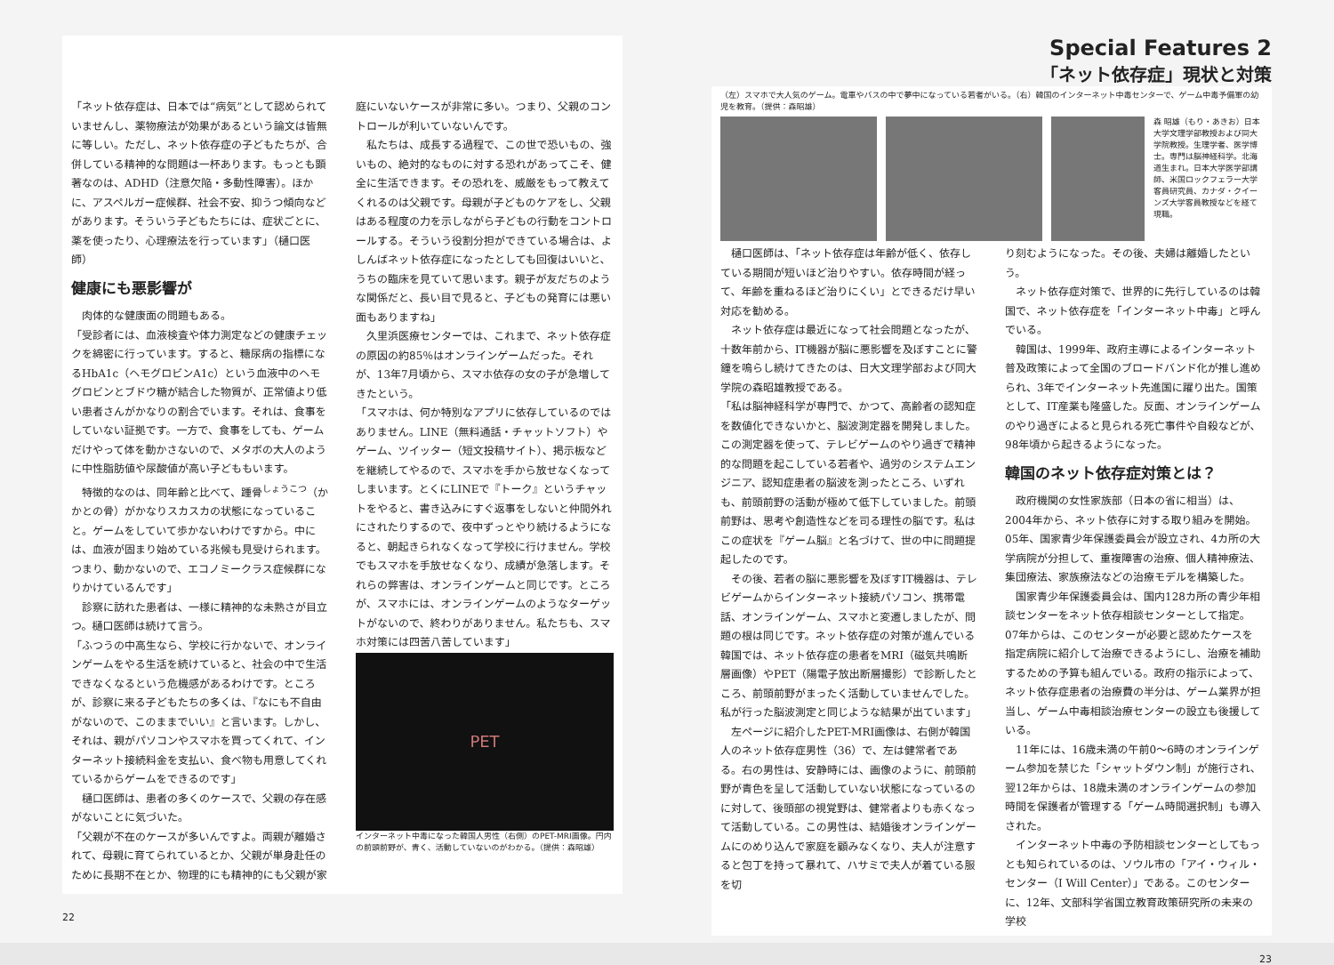「ネット依存症は、日本では“病気”として認められていませんし、薬物療法が効果があるという論文は皆無に等しい。ただし、ネット依存症の子どもたちが、合併している精神的な問題は一杯あります。もっとも顕著なのは、ADHD（注意欠陥・多動性障害）。ほかに、アスペルガー症候群、社会不安、抑うつ傾向などがあります。そういう子どもたちには、症状ごとに、薬を使ったり、心理療法を行っています」（樋口医師）
健康にも悪影響が
　肉体的な健康面の問題もある。
「受診者には、血液検査や体力測定などの健康チェックを綿密に行っています。すると、糖尿病の指標になるHbA1c（ヘモグロビンA1c）という血液中のヘモグロビンとブドウ糖が結合した物質が、正常値より低い患者さんがかなりの割合でいます。それは、食事をしていない証拠です。一方で、食事をしても、ゲームだけやって体を動かさないので、メタボの大人のように中性脂肪値や尿酸値が高い子どももいます。
　特徴的なのは、同年齢と比べて、踵骨<sup>しょうこつ</sup>（かかとの骨）がかなりスカスカの状態になっていること。ゲームをしていて歩かないわけですから。中には、血液が固まり始めている兆候も見受けられます。つまり、動かないので、エコノミークラス症候群になりかけているんです」
　診察に訪れた患者は、一様に精神的な未熟さが目立つ。樋口医師は続けて言う。
「ふつうの中高生なら、学校に行かないで、オンラインゲームをやる生活を続けていると、社会の中で生活できなくなるという危機感があるわけです。ところが、診察に来る子どもたちの多くは、『なにも不自由がないので、このままでいい』と言います。しかし、それは、親がパソコンやスマホを買ってくれて、インターネット接続料金を支払い、食べ物も用意してくれているからゲームをできるのです」
　樋口医師は、患者の多くのケースで、父親の存在感がないことに気づいた。
「父親が不在のケースが多いんですよ。両親が離婚されて、母親に育てられているとか、父親が単身赴任のために長期不在とか、物理的にも精神的にも父親が家
庭にいないケースが非常に多い。つまり、父親のコントロールが利いていないんです。
　私たちは、成長する過程で、この世で恐いもの、強いもの、絶対的なものに対する恐れがあってこそ、健全に生活できます。その恐れを、威厳をもって教えてくれるのは父親です。母親が子どものケアをし、父親はある程度の力を示しながら子どもの行動をコントロールする。そういう役割分担ができている場合は、よしんばネット依存症になったとしても回復はいいと、うちの臨床を見ていて思います。親子が友だちのような関係だと、長い目で見ると、子どもの発育には悪い面もありますね」
　久里浜医療センターでは、これまで、ネット依存症の原因の約85％はオンラインゲームだった。それが、13年7月頃から、スマホ依存の女の子が急増してきたという。
「スマホは、何か特別なアプリに依存しているのではありません。LINE（無料通話・チャットソフト）やゲーム、ツイッター（短文投稿サイト）、掲示板などを継続してやるので、スマホを手から放せなくなってしまいます。とくにLINEで『トーク』というチャットをやると、書き込みにすぐ返事をしないと仲間外れにされたりするので、夜中ずっとやり続けるようになると、朝起きられなくなって学校に行けません。学校でもスマホを手放せなくなり、成績が急落します。それらの弊害は、オンラインゲームと同じです。ところが、スマホには、オンラインゲームのようなターゲットがないので、終わりがありません。私たちも、スマホ対策には四苦八苦しています」
PET
インターネット中毒になった韓国人男性（右側）のPET-MRI画像。円内の前頭前野が、青く、活動していないのがわかる。（提供：森昭雄）
22
Special Features 2
「ネット依存症」現状と対策
（左）スマホで大人気のゲーム。電車やバスの中で夢中になっている若者がいる。（右）韓国のインターネット中毒センターで、ゲーム中毒予備軍の幼児を教育。（提供：森昭雄）
森 昭雄（もり・あきお）日本大学文理学部教授および同大学院教授。生理学者、医学博士。専門は脳神経科学。北海道生まれ。日本大学医学部講師、米国ロックフェラー大学客員研究員、カナダ・クイーンズ大学客員教授などを経て現職。
　樋口医師は、「ネット依存症は年齢が低く、依存している期間が短いほど治りやすい。依存時間が経って、年齢を重ねるほど治りにくい」とできるだけ早い対応を勧める。
　ネット依存症は最近になって社会問題となったが、十数年前から、IT機器が脳に悪影響を及ぼすことに警鐘を鳴らし続けてきたのは、日大文理学部および同大学院の森昭雄教授である。
「私は脳神経科学が専門で、かつて、高齢者の認知症を数値化できないかと、脳波測定器を開発しました。この測定器を使って、テレビゲームのやり過ぎで精神的な問題を起こしている若者や、過労のシステムエンジニア、認知症患者の脳波を測ったところ、いずれも、前頭前野の活動が極めて低下していました。前頭前野は、思考や創造性などを司る理性の脳です。私はこの症状を『ゲーム脳』と名づけて、世の中に問題提起したのです。
　その後、若者の脳に悪影響を及ぼすIT機器は、テレビゲームからインターネット接続パソコン、携帯電話、オンラインゲーム、スマホと変遷しましたが、問題の根は同じです。ネット依存症の対策が進んでいる韓国では、ネット依存症の患者をMRI（磁気共鳴断層画像）やPET（陽電子放出断層撮影）で診断したところ、前頭前野がまったく活動していませんでした。私が行った脳波測定と同じような結果が出ています」
　左ページに紹介したPET-MRI画像は、右側が韓国人のネット依存症男性（36）で、左は健常者である。右の男性は、安静時には、画像のように、前頭前野が青色を呈して活動していない状態になっているのに対して、後頭部の視覚野は、健常者よりも赤くなって活動している。この男性は、結婚後オンラインゲームにのめり込んで家庭を顧みなくなり、夫人が注意すると包丁を持って暴れて、ハサミで夫人が着ている服を切
り刻むようになった。その後、夫婦は離婚したという。
　ネット依存症対策で、世界的に先行しているのは韓国で、ネット依存症を「インターネット中毒」と呼んでいる。
　韓国は、1999年、政府主導によるインターネット普及政策によって全国のブロードバンド化が推し進められ、3年でインターネット先進国に躍り出た。国策として、IT産業も隆盛した。反面、オンラインゲームのやり過ぎによると見られる死亡事件や自殺などが、98年頃から起きるようになった。
韓国のネット依存症対策とは？
　政府機関の女性家族部（日本の省に相当）は、2004年から、ネット依存に対する取り組みを開始。05年、国家青少年保護委員会が設立され、4カ所の大学病院が分担して、重複障害の治療、個人精神療法、集団療法、家族療法などの治療モデルを構築した。
　国家青少年保護委員会は、国内128カ所の青少年相談センターをネット依存相談センターとして指定。07年からは、このセンターが必要と認めたケースを指定病院に紹介して治療できるようにし、治療を補助するための予算も組んでいる。政府の指示によって、ネット依存症患者の治療費の半分は、ゲーム業界が担当し、ゲーム中毒相談治療センターの設立も後援している。
　11年には、16歳未満の午前0〜6時のオンラインゲーム参加を禁じた「シャットダウン制」が施行され、翌12年からは、18歳未満のオンラインゲームの参加時間を保護者が管理する「ゲーム時間選択制」も導入された。
　インターネット中毒の予防相談センターとしてもっとも知られているのは、ソウル市の「アイ・ウィル・センター（I Will Center）」である。このセンターに、12年、文部科学省国立教育政策研究所の未来の学校
23